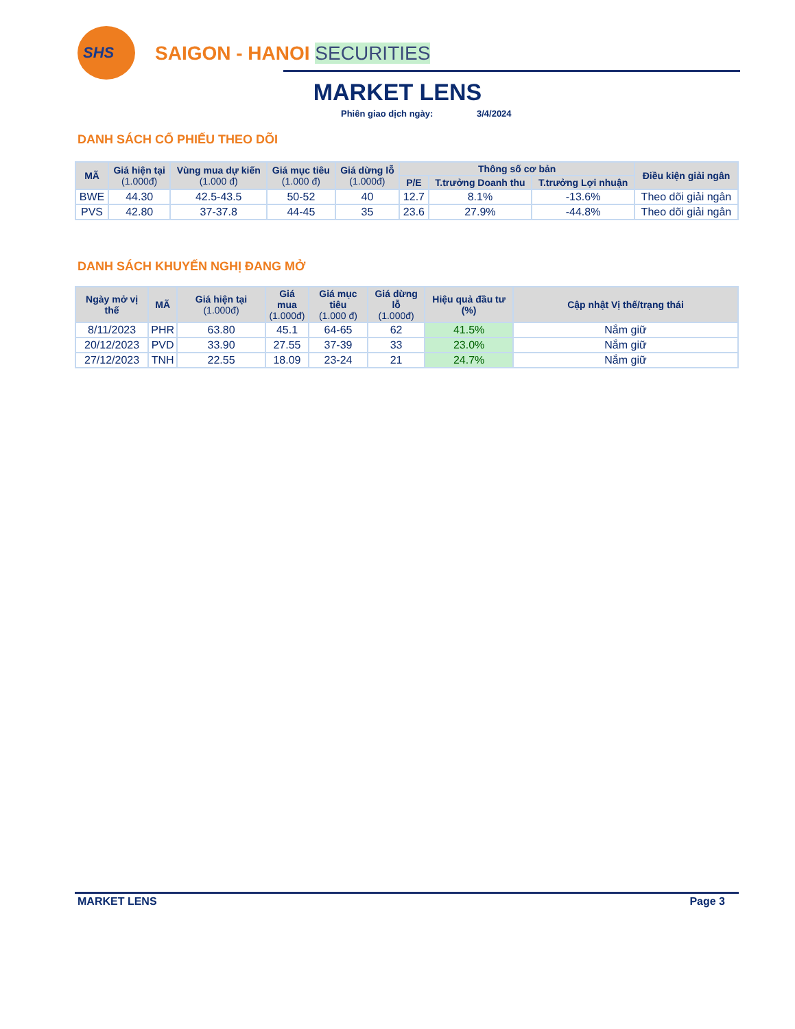SHS
SAIGON - HANOI SECURITIES
MARKET LENS
Phiên giao dịch ngày: 3/4/2024
DANH SÁCH CỔ PHIẾU THEO DÕI
| MÃ | Giá hiện tại (1.000đ) | Vùng mua dự kiến (1.000 đ) | Giá mục tiêu (1.000 đ) | Giá dừng lỗ (1.000đ) | Thông số cơ bản | | | Điều kiện giải ngân |
| --- | --- | --- | --- | --- | --- | --- | --- | --- |
| | | | | | P/E | T.trưởng Doanh thu | T.trưởng Lợi nhuận | |
| BWE | 44.30 | 42.5-43.5 | 50-52 | 40 | 12.7 | 8.1% | -13.6% | Theo dõi giải ngân |
| PVS | 42.80 | 37-37.8 | 44-45 | 35 | 23.6 | 27.9% | -44.8% | Theo dõi giải ngân |
DANH SÁCH KHUYẾN NGHỊ ĐANG MỞ
| Ngày mở vị thế | MÃ | Giá hiện tại (1.000đ) | Giá mua (1.000đ) | Giá mục tiêu (1.000 đ) | Giá dừng lỗ (1.000đ) | Hiệu quả đầu tư (%) | Cập nhật Vị thế/trạng thái |
| --- | --- | --- | --- | --- | --- | --- | --- |
| 8/11/2023 | PHR | 63.80 | 45.1 | 64-65 | 62 | 41.5% | Nắm giữ |
| 20/12/2023 | PVD | 33.90 | 27.55 | 37-39 | 33 | 23.0% | Nắm giữ |
| 27/12/2023 | TNH | 22.55 | 18.09 | 23-24 | 21 | 24.7% | Nắm giữ |
MARKET LENS Page 3